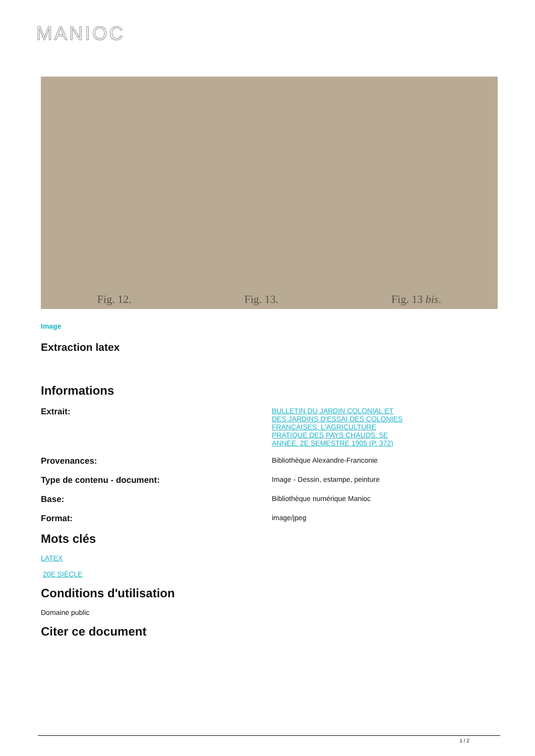MANIOC
Fig. 12. Fig. 13. Fig. 13 bis.
Image
Extraction latex
Informations
Extrait:
BULLETIN DU JARDIN COLONIAL ET DES JARDINS D'ESSAI DES COLONIES FRANÇAISES. L'AGRICULTURE PRATIQUE DES PAYS CHAUDS. 5E ANNÉE. 2E SEMESTRE 1905 (P. 372)
Provenances:
Bibliothèque Alexandre-Franconie
Type de contenu - document:
Image - Dessin, estampe, peinture
Base:
Bibliothèque numérique Manioc
Format:
image/jpeg
Mots clés
LATEX
20E SIÈCLE
Conditions d'utilisation
Domaine public
Citer ce document
1 / 2